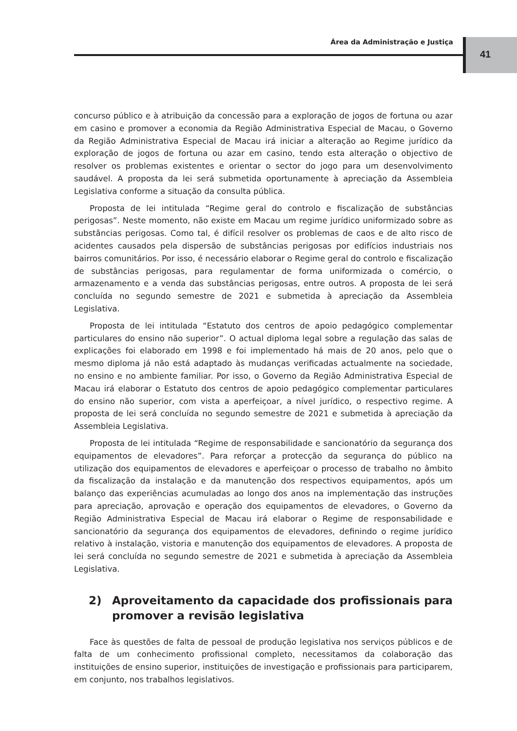Área da Administração e Justiça
41
concurso público e à atribuição da concessão para a exploração de jogos de fortuna ou azar em casino e promover a economia da Região Administrativa Especial de Macau, o Governo da Região Administrativa Especial de Macau irá iniciar a alteração ao Regime jurídico da exploração de jogos de fortuna ou azar em casino, tendo esta alteração o objectivo de resolver os problemas existentes e orientar o sector do jogo para um desenvolvimento saudável. A proposta da lei será submetida oportunamente à apreciação da Assembleia Legislativa conforme a situação da consulta pública.
Proposta de lei intitulada “Regime geral do controlo e fiscalização de substâncias perigosas”. Neste momento, não existe em Macau um regime jurídico uniformizado sobre as substâncias perigosas. Como tal, é difícil resolver os problemas de caos e de alto risco de acidentes causados pela dispersão de substâncias perigosas por edifícios industriais nos bairros comunitários. Por isso, é necessário elaborar o Regime geral do controlo e fiscalização de substâncias perigosas, para regulamentar de forma uniformizada o comércio, o armazenamento e a venda das substâncias perigosas, entre outros. A proposta de lei será concluída no segundo semestre de 2021 e submetida à apreciação da Assembleia Legislativa.
Proposta de lei intitulada “Estatuto dos centros de apoio pedagógico complementar particulares do ensino não superior”. O actual diploma legal sobre a regulação das salas de explicações foi elaborado em 1998 e foi implementado há mais de 20 anos, pelo que o mesmo diploma já não está adaptado às mudanças verificadas actualmente na sociedade, no ensino e no ambiente familiar. Por isso, o Governo da Região Administrativa Especial de Macau irá elaborar o Estatuto dos centros de apoio pedagógico complementar particulares do ensino não superior, com vista a aperfeiçoar, a nível jurídico, o respectivo regime. A proposta de lei será concluída no segundo semestre de 2021 e submetida à apreciação da Assembleia Legislativa.
Proposta de lei intitulada “Regime de responsabilidade e sancionatório da segurança dos equipamentos de elevadores”. Para reforçar a protecção da segurança do público na utilização dos equipamentos de elevadores e aperfeiçoar o processo de trabalho no âmbito da fiscalização da instalação e da manutenção dos respectivos equipamentos, após um balanço das experiências acumuladas ao longo dos anos na implementação das instruções para apreciação, aprovação e operação dos equipamentos de elevadores, o Governo da Região Administrativa Especial de Macau irá elaborar o Regime de responsabilidade e sancionatório da segurança dos equipamentos de elevadores, definindo o regime jurídico relativo à instalação, vistoria e manutenção dos equipamentos de elevadores. A proposta de lei será concluída no segundo semestre de 2021 e submetida à apreciação da Assembleia Legislativa.
2) Aproveitamento da capacidade dos profissionais para promover a revisão legislativa
Face às questões de falta de pessoal de produção legislativa nos serviços públicos e de falta de um conhecimento profissional completo, necessitamos da colaboração das instituições de ensino superior, instituições de investigação e profissionais para participarem, em conjunto, nos trabalhos legislativos.